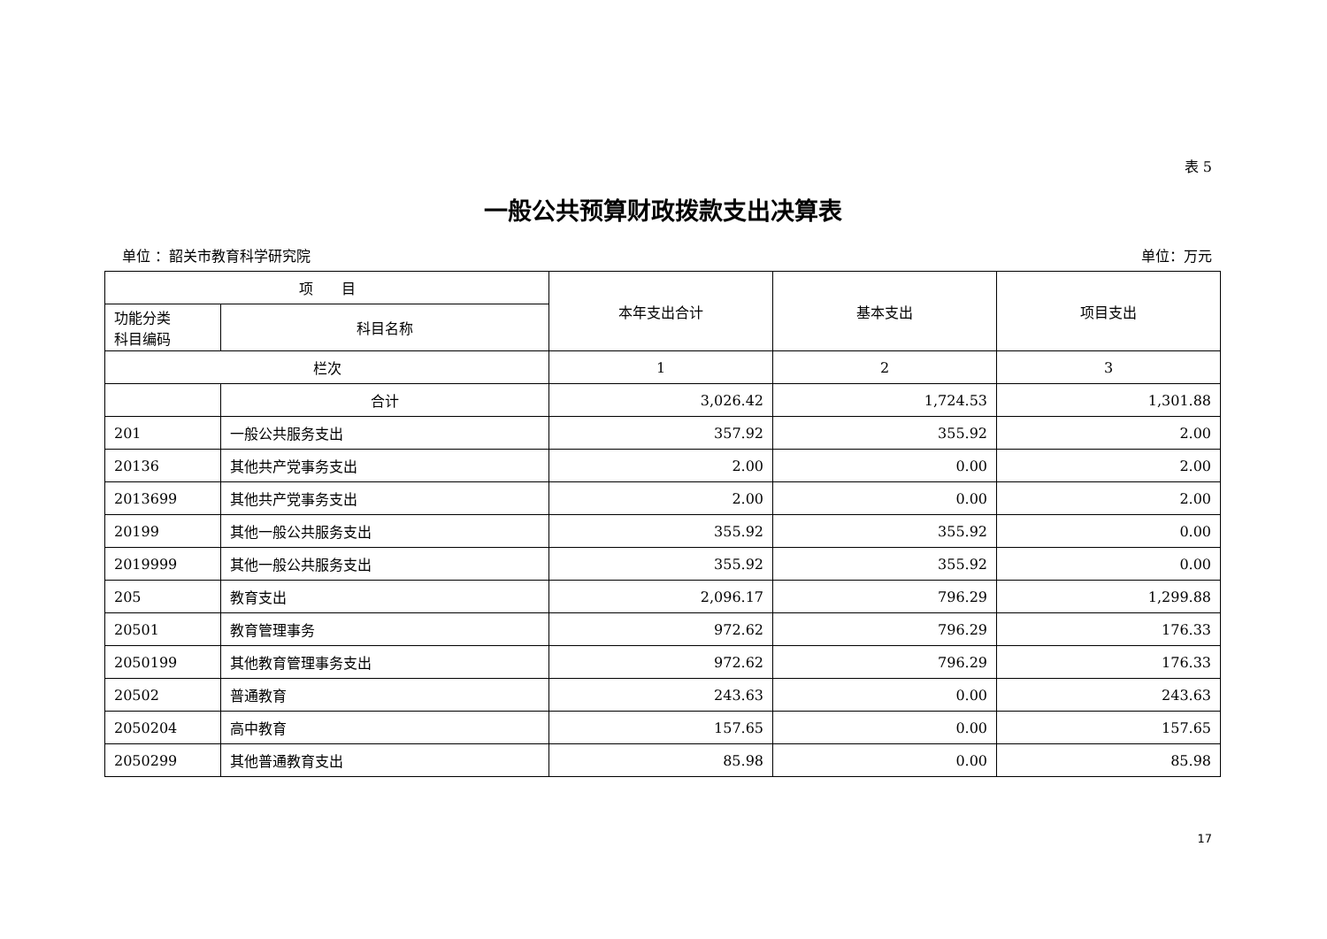表 5
一般公共预算财政拨款支出决算表
单位 ：韶关市教育科学研究院 单位：万元
| 项 目 | | 本年支出合计 | 基本支出 | 项目支出 |
| --- | --- | --- | --- | --- |
| 功能分类 科目编码 | 科目名称 | | | |
| 栏次 | | 1 | 2 | 3 |
| | 合计 | 3,026.42 | 1,724.53 | 1,301.88 |
| 201 | 一般公共服务支出 | 357.92 | 355.92 | 2.00 |
| 20136 | 其他共产党事务支出 | 2.00 | 0.00 | 2.00 |
| 2013699 | 其他共产党事务支出 | 2.00 | 0.00 | 2.00 |
| 20199 | 其他一般公共服务支出 | 355.92 | 355.92 | 0.00 |
| 2019999 | 其他一般公共服务支出 | 355.92 | 355.92 | 0.00 |
| 205 | 教育支出 | 2,096.17 | 796.29 | 1,299.88 |
| 20501 | 教育管理事务 | 972.62 | 796.29 | 176.33 |
| 2050199 | 其他教育管理事务支出 | 972.62 | 796.29 | 176.33 |
| 20502 | 普通教育 | 243.63 | 0.00 | 243.63 |
| 2050204 | 高中教育 | 157.65 | 0.00 | 157.65 |
| 2050299 | 其他普通教育支出 | 85.98 | 0.00 | 85.98 |
17